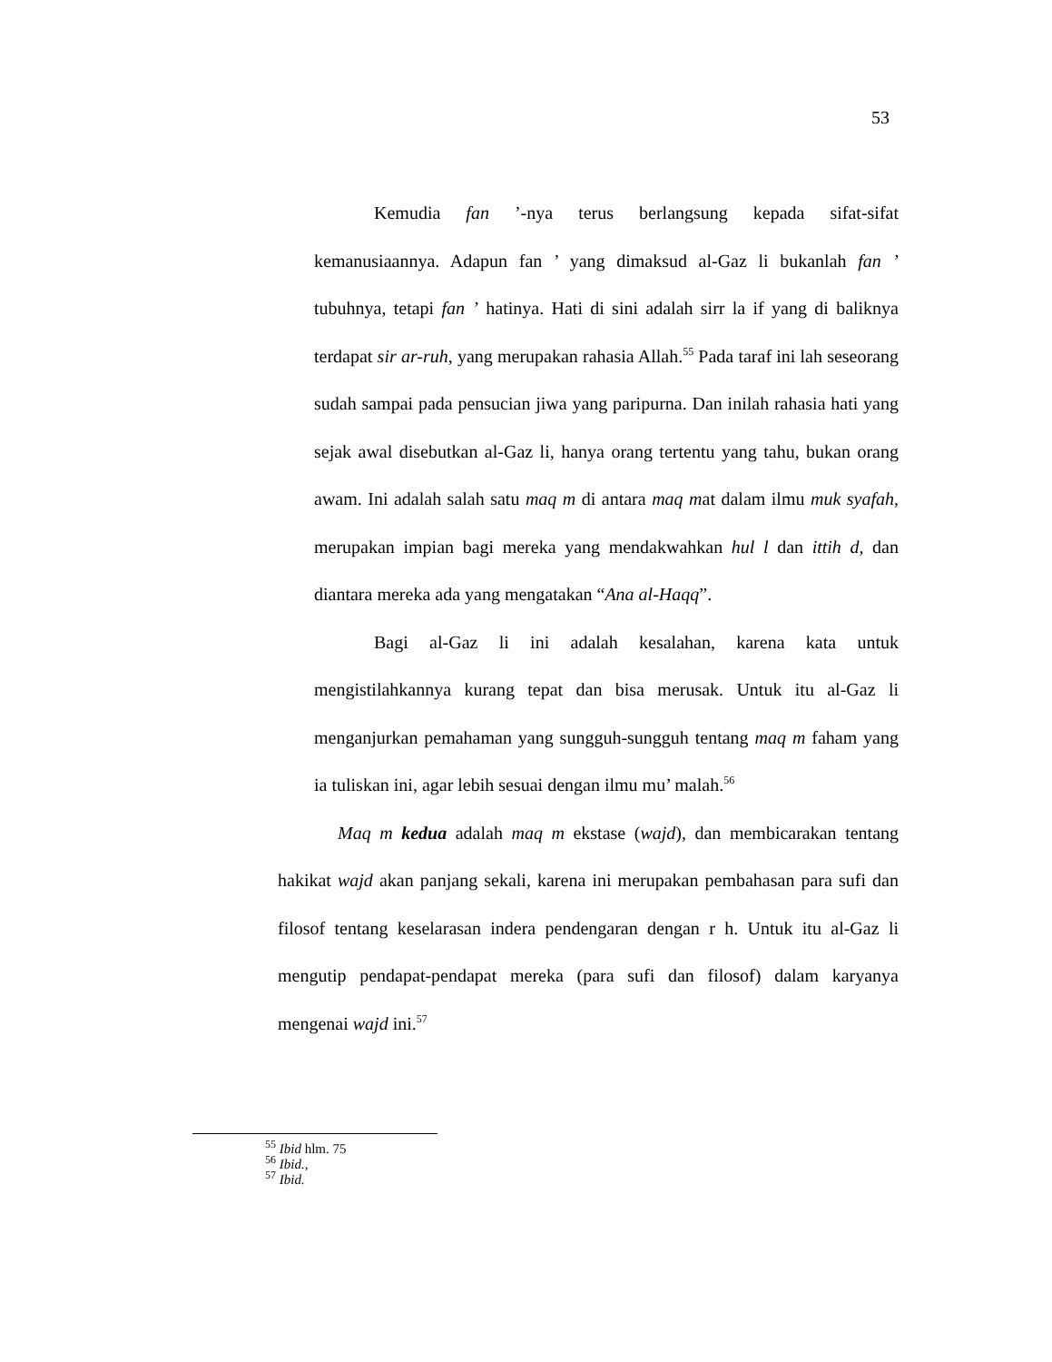53
Kemudia fan ’-nya terus berlangsung kepada sifat-sifat kemanusiaannya. Adapun fan ’ yang dimaksud al-Gaz li bukanlah fan ’ tubuhnya, tetapi fan ’ hatinya. Hati di sini adalah sirr la if yang di baliknya terdapat sir ar-ruh, yang merupakan rahasia Allah.<sup>55</sup> Pada taraf ini lah seseorang sudah sampai pada pensucian jiwa yang paripurna. Dan inilah rahasia hati yang sejak awal disebutkan al-Gaz li, hanya orang tertentu yang tahu, bukan orang awam. Ini adalah salah satu maq m di antara maq mat dalam ilmu muk syafah, merupakan impian bagi mereka yang mendakwahkan hul l dan ittih d, dan diantara mereka ada yang mengatakan “Ana al-Haqq”.
Bagi al-Gaz li ini adalah kesalahan, karena kata untuk mengistilahkannya kurang tepat dan bisa merusak. Untuk itu al-Gaz li menganjurkan pemahaman yang sungguh-sungguh tentang maq m faham yang ia tuliskan ini, agar lebih sesuai dengan ilmu mu’ malah.<sup>56</sup>
Maq m kedua adalah maq m ekstase (wajd), dan membicarakan tentang hakikat wajd akan panjang sekali, karena ini merupakan pembahasan para sufi dan filosof tentang keselarasan indera pendengaran dengan r h. Untuk itu al-Gaz li mengutip pendapat-pendapat mereka (para sufi dan filosof) dalam karyanya mengenai wajd ini.<sup>57</sup>
<sup>55</sup> Ibid hlm. 75
<sup>56</sup> Ibid.,
<sup>57</sup> Ibid.